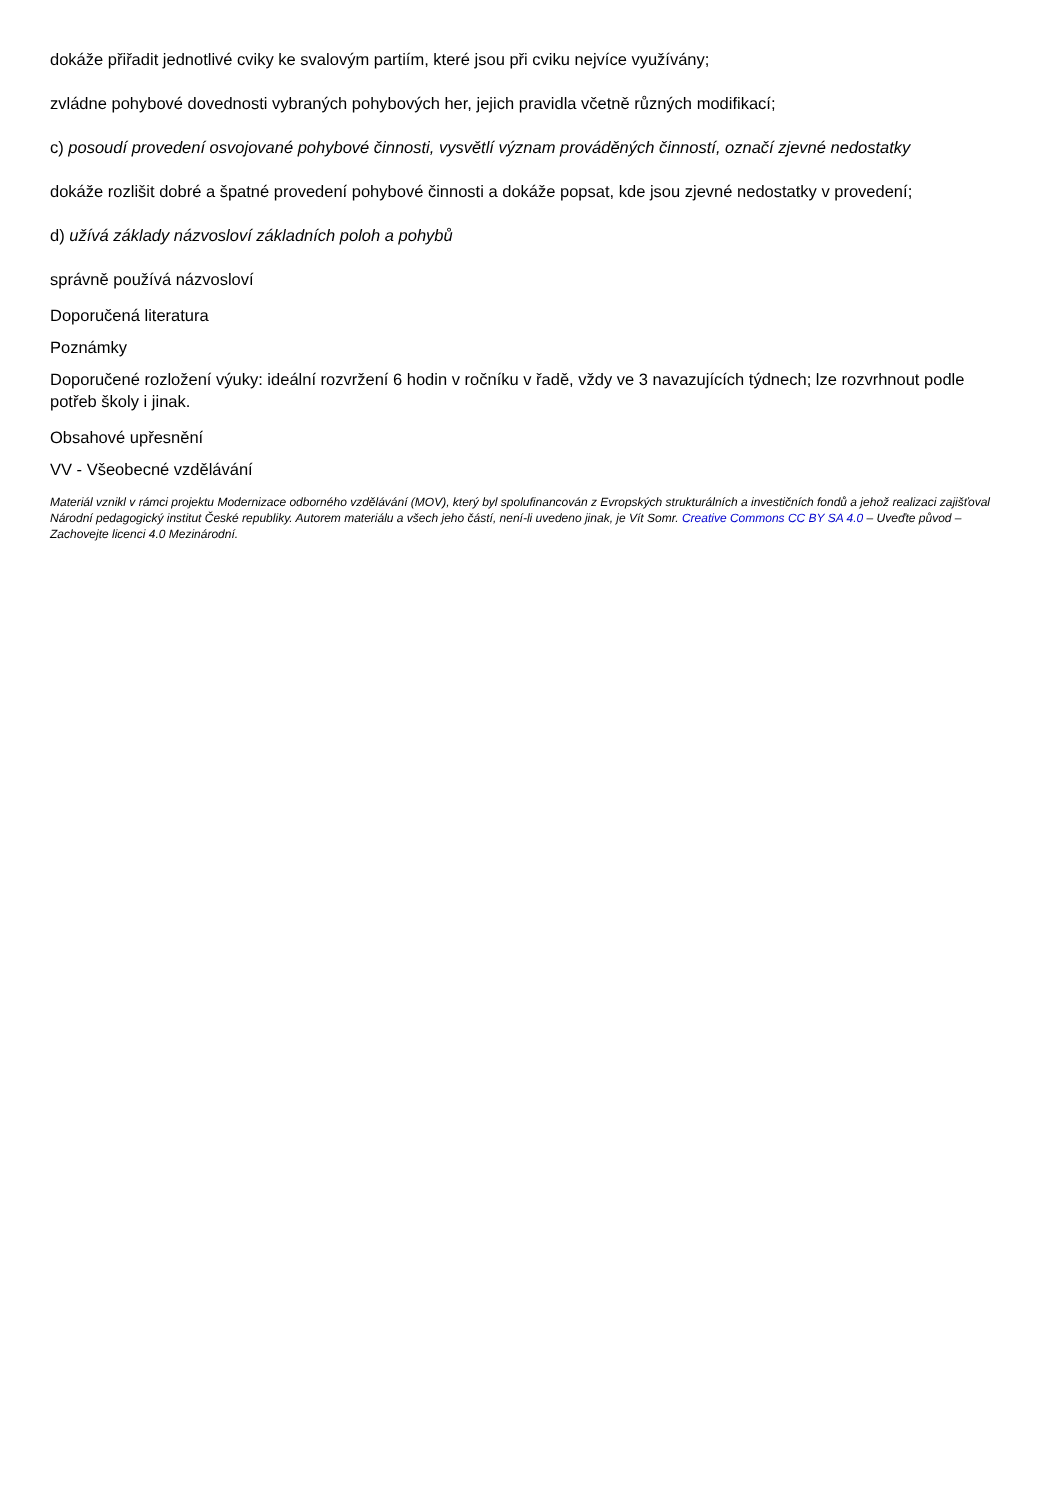dokáže přiřadit jednotlivé cviky ke svalovým partiím, které jsou při cviku nejvíce využívány;
zvládne pohybové dovednosti vybraných pohybových her, jejich pravidla včetně různých modifikací;
c) posoudí provedení osvojované pohybové činnosti, vysvětlí význam prováděných činností, označí zjevné nedostatky
dokáže rozlišit dobré a špatné provedení pohybové činnosti a dokáže popsat, kde jsou zjevné nedostatky v provedení;
d) užívá základy názvosloví základních poloh a pohybů
správně používá názvosloví
Doporučená literatura
Poznámky
Doporučené rozložení výuky: ideální rozvržení 6 hodin v ročníku v řadě, vždy ve 3 navazujících týdnech; lze rozvrhnout podle potřeb školy i jinak.
Obsahové upřesnění
VV - Všeobecné vzdělávání
Materiál vznikl v rámci projektu Modernizace odborného vzdělávání (MOV), který byl spolufinancován z Evropských strukturálních a investičních fondů a jehož realizaci zajišťoval Národní pedagogický institut České republiky. Autorem materiálu a všech jeho částí, není-li uvedeno jinak, je Vít Somr. Creative Commons CC BY SA 4.0 – Uveďte původ – Zachovejte licenci 4.0 Mezinárodní.